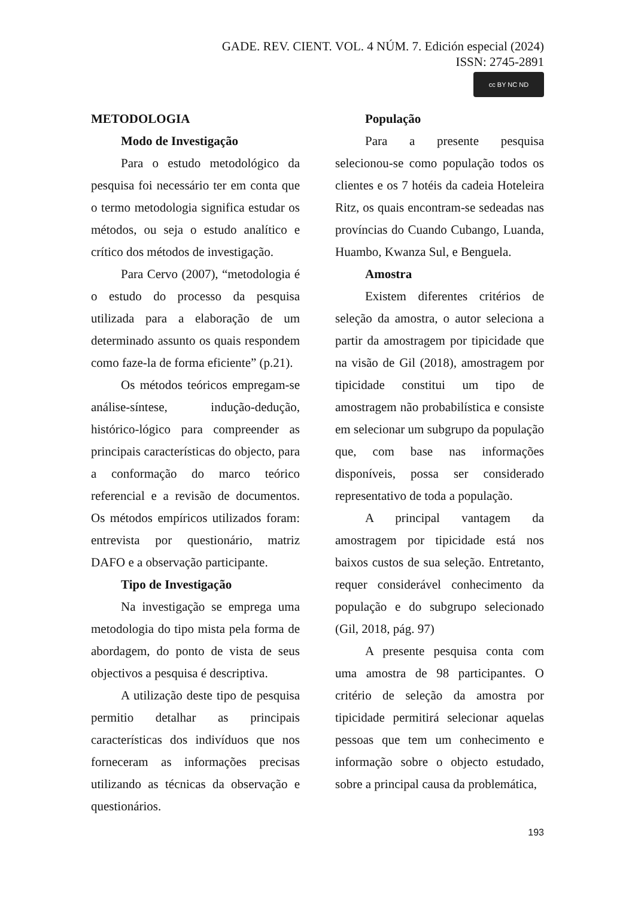GADE. REV. CIENT. VOL. 4 NÚM. 7. Edición especial (2024)
ISSN: 2745-2891
cc BY NC ND
METODOLOGIA
Modo de Investigação
Para o estudo metodológico da pesquisa foi necessário ter em conta que o termo metodologia significa estudar os métodos, ou seja o estudo analítico e crítico dos métodos de investigação.
Para Cervo (2007), “metodologia é o estudo do processo da pesquisa utilizada para a elaboração de um determinado assunto os quais respondem como faze-la de forma eficiente” (p.21).
Os métodos teóricos empregam-se análise-síntese, indução-dedução, histórico-lógico para compreender as principais características do objecto, para a conformação do marco teórico referencial e a revisão de documentos. Os métodos empíricos utilizados foram: entrevista por questionário, matriz DAFO e a observação participante.
Tipo de Investigação
Na investigação se emprega uma metodologia do tipo mista pela forma de abordagem, do ponto de vista de seus objectivos a pesquisa é descriptiva.
A utilização deste tipo de pesquisa permitio detalhar as principais características dos indivíduos que nos forneceram as informações precisas utilizando as técnicas da observação e questionários.
População
Para a presente pesquisa selecionou-se como população todos os clientes e os 7 hotéis da cadeia Hoteleira Ritz, os quais encontram-se sedeadas nas províncias do Cuando Cubango, Luanda, Huambo, Kwanza Sul, e Benguela.
Amostra
Existem diferentes critérios de seleção da amostra, o autor seleciona a partir da amostragem por tipicidade que na visão de Gil (2018), amostragem por tipicidade constitui um tipo de amostragem não probabilística e consiste em selecionar um subgrupo da população que, com base nas informações disponíveis, possa ser considerado representativo de toda a população.
A principal vantagem da amostragem por tipicidade está nos baixos custos de sua seleção. Entretanto, requer considerável conhecimento da população e do subgrupo selecionado (Gil, 2018, pág. 97)
A presente pesquisa conta com uma amostra de 98 participantes. O critério de seleção da amostra por tipicidade permitirá selecionar aquelas pessoas que tem um conhecimento e informação sobre o objecto estudado, sobre a principal causa da problemática,
193